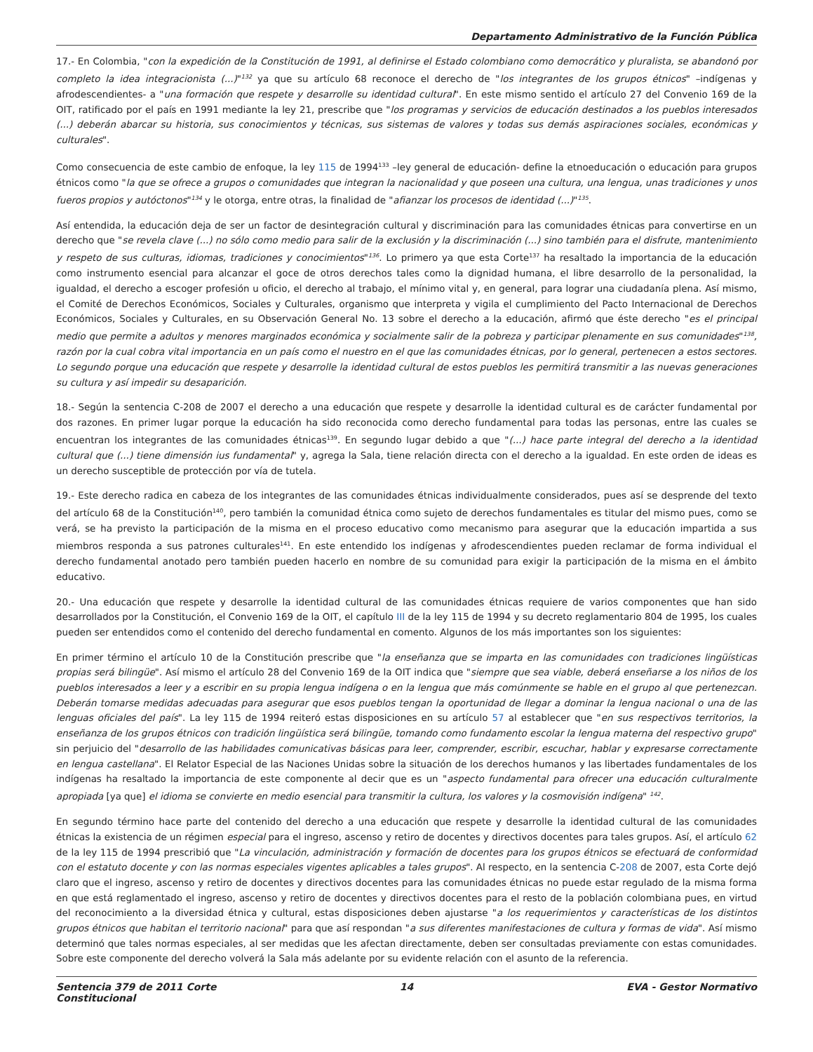Departamento Administrativo de la Función Pública
17.- En Colombia, "con la expedición de la Constitución de 1991, al definirse el Estado colombiano como democrático y pluralista, se abandonó por completo la idea integracionista (...)"<sup>132</sup> ya que su artículo 68 reconoce el derecho de "los integrantes de los grupos étnicos" –indígenas y afrodescendientes- a "una formación que respete y desarrolle su identidad cultural". En este mismo sentido el artículo 27 del Convenio 169 de la OIT, ratificado por el país en 1991 mediante la ley 21, prescribe que "los programas y servicios de educación destinados a los pueblos interesados (...) deberán abarcar su historia, sus conocimientos y técnicas, sus sistemas de valores y todas sus demás aspiraciones sociales, económicas y culturales".
Como consecuencia de este cambio de enfoque, la ley 115 de 1994<sup>133</sup> –ley general de educación- define la etnoeducación o educación para grupos étnicos como "la que se ofrece a grupos o comunidades que integran la nacionalidad y que poseen una cultura, una lengua, unas tradiciones y unos fueros propios y autóctonos"<sup>134</sup> y le otorga, entre otras, la finalidad de "afianzar los procesos de identidad (...)"<sup>135</sup>.
Así entendida, la educación deja de ser un factor de desintegración cultural y discriminación para las comunidades étnicas para convertirse en un derecho que "se revela clave (...) no sólo como medio para salir de la exclusión y la discriminación (...) sino también para el disfrute, mantenimiento y respeto de sus culturas, idiomas, tradiciones y conocimientos"<sup>136</sup>. Lo primero ya que esta Corte<sup>137</sup> ha resaltado la importancia de la educación como instrumento esencial para alcanzar el goce de otros derechos tales como la dignidad humana, el libre desarrollo de la personalidad, la igualdad, el derecho a escoger profesión u oficio, el derecho al trabajo, el mínimo vital y, en general, para lograr una ciudadanía plena. Así mismo, el Comité de Derechos Económicos, Sociales y Culturales, organismo que interpreta y vigila el cumplimiento del Pacto Internacional de Derechos Económicos, Sociales y Culturales, en su Observación General No. 13 sobre el derecho a la educación, afirmó que éste derecho "es el principal medio que permite a adultos y menores marginados económica y socialmente salir de la pobreza y participar plenamente en sus comunidades"<sup>138</sup>, razón por la cual cobra vital importancia en un país como el nuestro en el que las comunidades étnicas, por lo general, pertenecen a estos sectores. Lo segundo porque una educación que respete y desarrolle la identidad cultural de estos pueblos les permitirá transmitir a las nuevas generaciones su cultura y así impedir su desaparición.
18.- Según la sentencia C-208 de 2007 el derecho a una educación que respete y desarrolle la identidad cultural es de carácter fundamental por dos razones. En primer lugar porque la educación ha sido reconocida como derecho fundamental para todas las personas, entre las cuales se encuentran los integrantes de las comunidades étnicas<sup>139</sup>. En segundo lugar debido a que "(...) hace parte integral del derecho a la identidad cultural que (...) tiene dimensión ius fundamental" y, agrega la Sala, tiene relación directa con el derecho a la igualdad. En este orden de ideas es un derecho susceptible de protección por vía de tutela.
19.- Este derecho radica en cabeza de los integrantes de las comunidades étnicas individualmente considerados, pues así se desprende del texto del artículo 68 de la Constitución<sup>140</sup>, pero también la comunidad étnica como sujeto de derechos fundamentales es titular del mismo pues, como se verá, se ha previsto la participación de la misma en el proceso educativo como mecanismo para asegurar que la educación impartida a sus miembros responda a sus patrones culturales<sup>141</sup>. En este entendido los indígenas y afrodescendientes pueden reclamar de forma individual el derecho fundamental anotado pero también pueden hacerlo en nombre de su comunidad para exigir la participación de la misma en el ámbito educativo.
20.- Una educación que respete y desarrolle la identidad cultural de las comunidades étnicas requiere de varios componentes que han sido desarrollados por la Constitución, el Convenio 169 de la OIT, el capítulo III de la ley 115 de 1994 y su decreto reglamentario 804 de 1995, los cuales pueden ser entendidos como el contenido del derecho fundamental en comento. Algunos de los más importantes son los siguientes:
En primer término el artículo 10 de la Constitución prescribe que "la enseñanza que se imparta en las comunidades con tradiciones lingüísticas propias será bilingüe". Así mismo el artículo 28 del Convenio 169 de la OIT indica que "siempre que sea viable, deberá enseñarse a los niños de los pueblos interesados a leer y a escribir en su propia lengua indígena o en la lengua que más comúnmente se hable en el grupo al que pertenezcan. Deberán tomarse medidas adecuadas para asegurar que esos pueblos tengan la oportunidad de llegar a dominar la lengua nacional o una de las lenguas oficiales del país". La ley 115 de 1994 reiteró estas disposiciones en su artículo 57 al establecer que "en sus respectivos territorios, la enseñanza de los grupos étnicos con tradición lingüística será bilingüe, tomando como fundamento escolar la lengua materna del respectivo grupo" sin perjuicio del "desarrollo de las habilidades comunicativas básicas para leer, comprender, escribir, escuchar, hablar y expresarse correctamente en lengua castellana". El Relator Especial de las Naciones Unidas sobre la situación de los derechos humanos y las libertades fundamentales de los indígenas ha resaltado la importancia de este componente al decir que es un "aspecto fundamental para ofrecer una educación culturalmente apropiada [ya que] el idioma se convierte en medio esencial para transmitir la cultura, los valores y la cosmovisión indígena" <sup>142</sup>.
En segundo término hace parte del contenido del derecho a una educación que respete y desarrolle la identidad cultural de las comunidades étnicas la existencia de un régimen especial para el ingreso, ascenso y retiro de docentes y directivos docentes para tales grupos. Así, el artículo 62 de la ley 115 de 1994 prescribió que "La vinculación, administración y formación de docentes para los grupos étnicos se efectuará de conformidad con el estatuto docente y con las normas especiales vigentes aplicables a tales grupos". Al respecto, en la sentencia C-208 de 2007, esta Corte dejó claro que el ingreso, ascenso y retiro de docentes y directivos docentes para las comunidades étnicas no puede estar regulado de la misma forma en que está reglamentado el ingreso, ascenso y retiro de docentes y directivos docentes para el resto de la población colombiana pues, en virtud del reconocimiento a la diversidad étnica y cultural, estas disposiciones deben ajustarse "a los requerimientos y características de los distintos grupos étnicos que habitan el territorio nacional" para que así respondan "a sus diferentes manifestaciones de cultura y formas de vida". Así mismo determinó que tales normas especiales, al ser medidas que les afectan directamente, deben ser consultadas previamente con estas comunidades. Sobre este componente del derecho volverá la Sala más adelante por su evidente relación con el asunto de la referencia.
Sentencia 379 de 2011 Corte Constitucional
14 EVA - Gestor Normativo